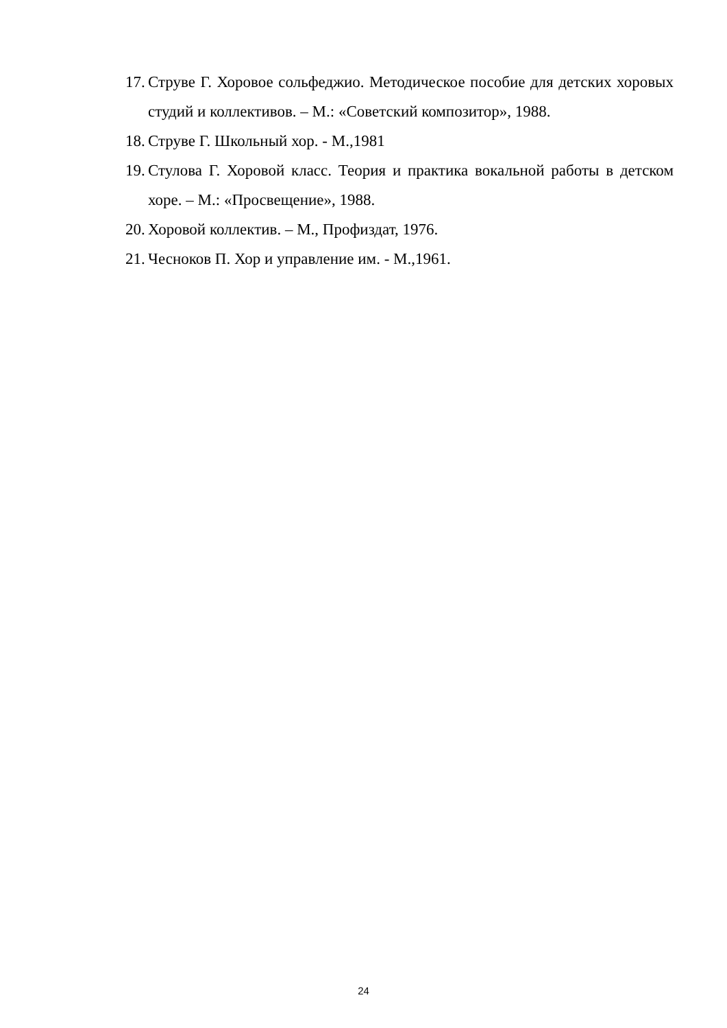17. Струве Г. Хоровое сольфеджио. Методическое пособие для детских хоровых студий и коллективов. – М.: «Советский композитор», 1988.
18. Струве Г. Школьный хор. - М.,1981
19. Стулова Г. Хоровой класс. Теория и практика вокальной работы в детском хоре. – М.: «Просвещение», 1988.
20. Хоровой коллектив. – М., Профиздат, 1976.
21. Чесноков П. Хор и управление им. - М.,1961.
24